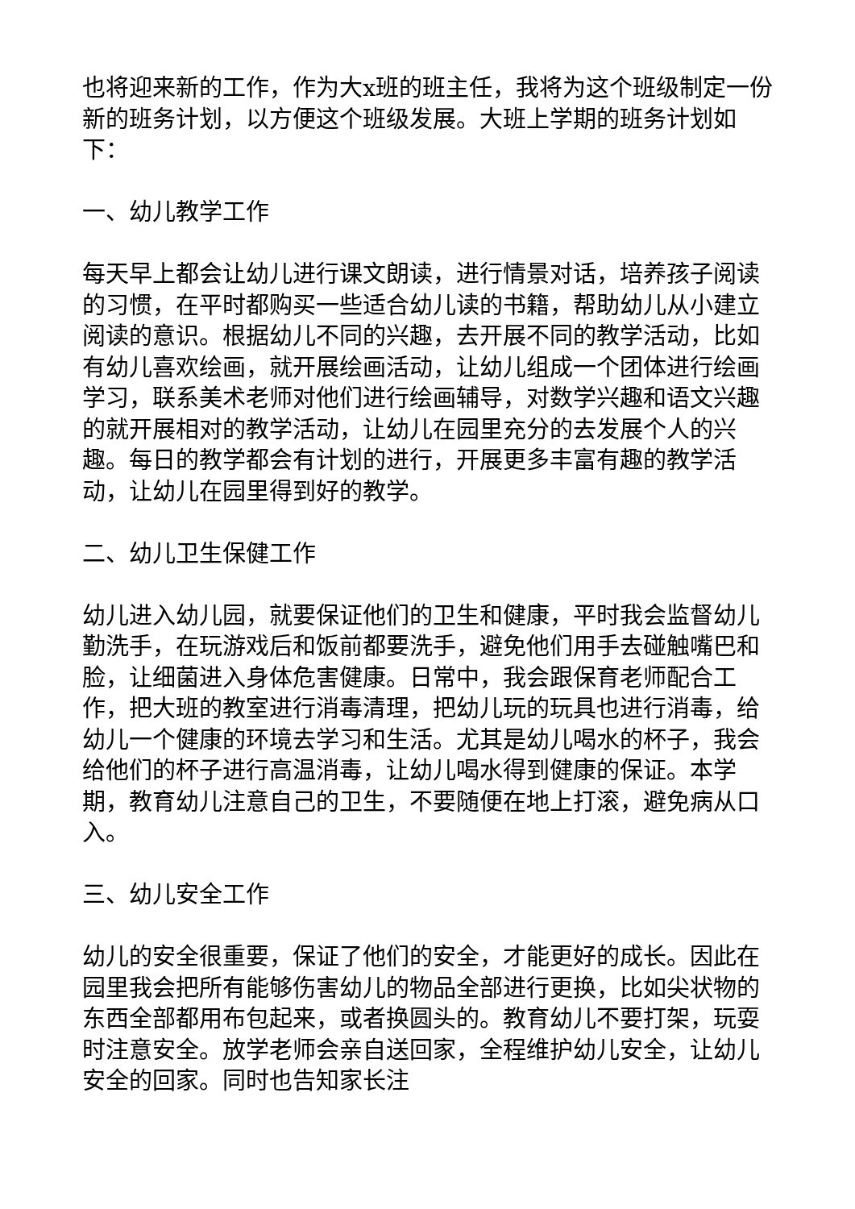也将迎来新的工作，作为大x班的班主任，我将为这个班级制定一份新的班务计划，以方便这个班级发展。大班上学期的班务计划如下：
一、幼儿教学工作
每天早上都会让幼儿进行课文朗读，进行情景对话，培养孩子阅读的习惯，在平时都购买一些适合幼儿读的书籍，帮助幼儿从小建立阅读的意识。根据幼儿不同的兴趣，去开展不同的教学活动，比如有幼儿喜欢绘画，就开展绘画活动，让幼儿组成一个团体进行绘画学习，联系美术老师对他们进行绘画辅导，对数学兴趣和语文兴趣的就开展相对的教学活动，让幼儿在园里充分的去发展个人的兴趣。每日的教学都会有计划的进行，开展更多丰富有趣的教学活动，让幼儿在园里得到好的教学。
二、幼儿卫生保健工作
幼儿进入幼儿园，就要保证他们的卫生和健康，平时我会监督幼儿勤洗手，在玩游戏后和饭前都要洗手，避免他们用手去碰触嘴巴和脸，让细菌进入身体危害健康。日常中，我会跟保育老师配合工作，把大班的教室进行消毒清理，把幼儿玩的玩具也进行消毒，给幼儿一个健康的环境去学习和生活。尤其是幼儿喝水的杯子，我会给他们的杯子进行高温消毒，让幼儿喝水得到健康的保证。本学期，教育幼儿注意自己的卫生，不要随便在地上打滚，避免病从口入。
三、幼儿安全工作
幼儿的安全很重要，保证了他们的安全，才能更好的成长。因此在园里我会把所有能够伤害幼儿的物品全部进行更换，比如尖状物的东西全部都用布包起来，或者换圆头的。教育幼儿不要打架，玩耍时注意安全。放学老师会亲自送回家，全程维护幼儿安全，让幼儿安全的回家。同时也告知家长注